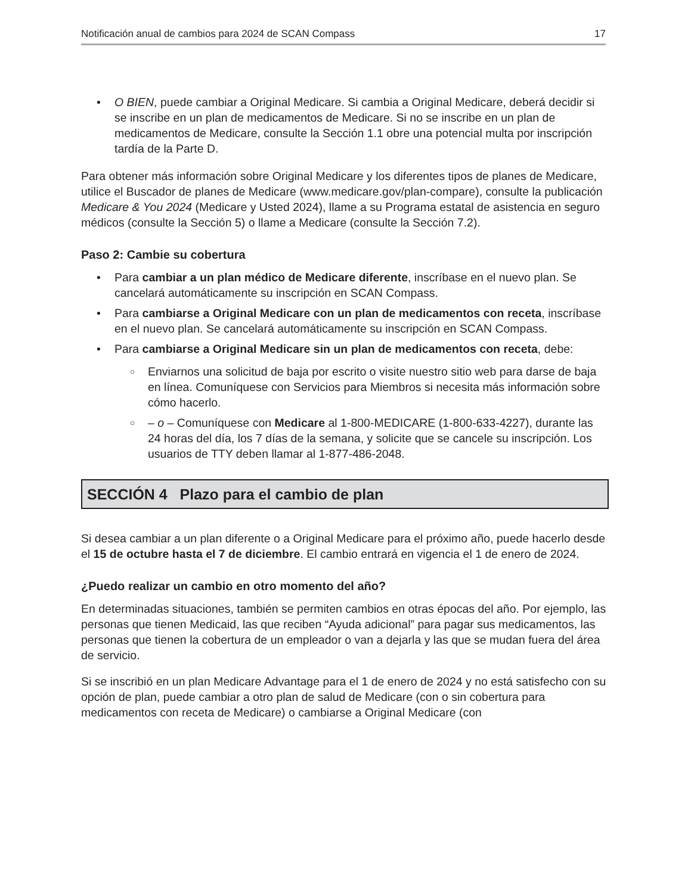Notificación anual de cambios para 2024 de SCAN Compass 17
• O BIEN, puede cambiar a Original Medicare. Si cambia a Original Medicare, deberá decidir si se inscribe en un plan de medicamentos de Medicare. Si no se inscribe en un plan de medicamentos de Medicare, consulte la Sección 1.1 obre una potencial multa por inscripción tardía de la Parte D.
Para obtener más información sobre Original Medicare y los diferentes tipos de planes de Medicare, utilice el Buscador de planes de Medicare (www.medicare.gov/plan-compare), consulte la publicación Medicare & You 2024 (Medicare y Usted 2024), llame a su Programa estatal de asistencia en seguro médicos (consulte la Sección 5) o llame a Medicare (consulte la Sección 7.2).
Paso 2: Cambie su cobertura
• Para cambiar a un plan médico de Medicare diferente, inscríbase en el nuevo plan. Se cancelará automáticamente su inscripción en SCAN Compass.
• Para cambiarse a Original Medicare con un plan de medicamentos con receta, inscríbase en el nuevo plan. Se cancelará automáticamente su inscripción en SCAN Compass.
• Para cambiarse a Original Medicare sin un plan de medicamentos con receta, debe:
○ Enviarnos una solicitud de baja por escrito o visite nuestro sitio web para darse de baja en línea. Comuníquese con Servicios para Miembros si necesita más información sobre cómo hacerlo.
○ – o – Comuníquese con Medicare al 1-800-MEDICARE (1-800-633-4227), durante las 24 horas del día, los 7 días de la semana, y solicite que se cancele su inscripción. Los usuarios de TTY deben llamar al 1-877-486-2048.
SECCIÓN 4 Plazo para el cambio de plan
Si desea cambiar a un plan diferente o a Original Medicare para el próximo año, puede hacerlo desde el 15 de octubre hasta el 7 de diciembre. El cambio entrará en vigencia el 1 de enero de 2024.
¿Puedo realizar un cambio en otro momento del año?
En determinadas situaciones, también se permiten cambios en otras épocas del año. Por ejemplo, las personas que tienen Medicaid, las que reciben “Ayuda adicional” para pagar sus medicamentos, las personas que tienen la cobertura de un empleador o van a dejarla y las que se mudan fuera del área de servicio.
Si se inscribió en un plan Medicare Advantage para el 1 de enero de 2024 y no está satisfecho con su opción de plan, puede cambiar a otro plan de salud de Medicare (con o sin cobertura para medicamentos con receta de Medicare) o cambiarse a Original Medicare (con